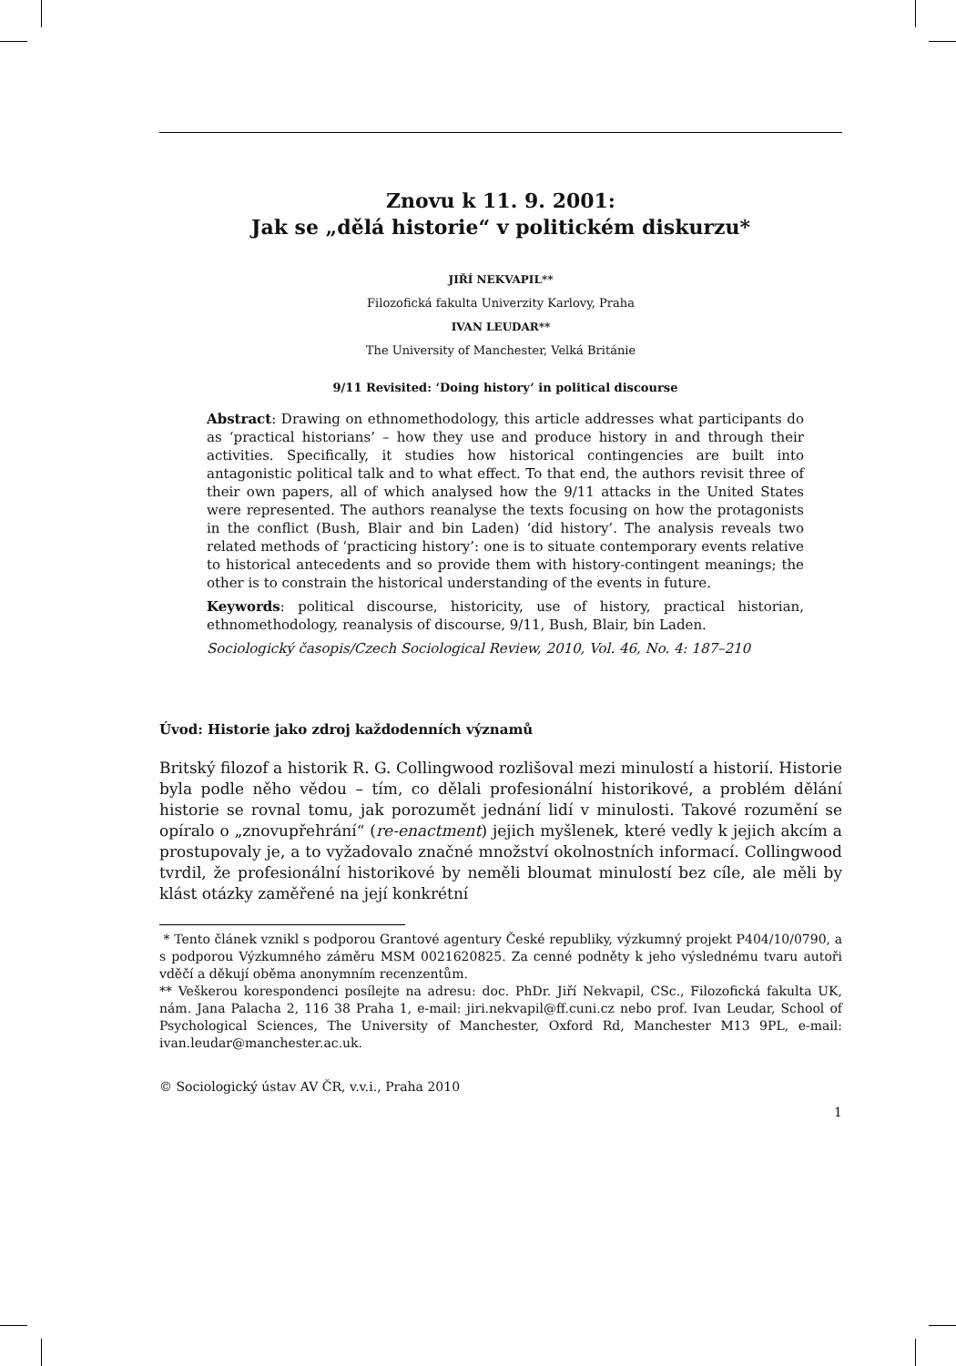Znovu k 11. 9. 2001:
Jak se „dělá historie“ v politickém diskurzu*
JIŘÍ NEKVAPIL**
Filozofická fakulta Univerzity Karlovy, Praha
IVAN LEUDAR**
The University of Manchester, Velká Británie
9/11 Revisited: ‘Doing history’ in political discourse
Abstract: Drawing on ethnomethodology, this article addresses what participants do as ‘practical historians’ – how they use and produce history in and through their activities. Specifically, it studies how historical contingencies are built into antagonistic political talk and to what effect. To that end, the authors revisit three of their own papers, all of which analysed how the 9/11 attacks in the United States were represented. The authors reanalyse the texts focusing on how the protagonists in the conflict (Bush, Blair and bin Laden) ‘did history’. The analysis reveals two related methods of ‘practicing history’: one is to situate contemporary events relative to historical antecedents and so provide them with history-contingent meanings; the other is to constrain the historical understanding of the events in future.
Keywords: political discourse, historicity, use of history, practical historian, ethnomethodology, reanalysis of discourse, 9/11, Bush, Blair, bin Laden.
Sociologický časopis/Czech Sociological Review, 2010, Vol. 46, No. 4: 187–210
Úvod: Historie jako zdroj každodenních významů
Britský filozof a historik R. G. Collingwood rozlišoval mezi minulostí a historií. Historie byla podle něho vědou – tím, co dělali profesionální historikové, a problém dělání historie se rovnal tomu, jak porozumět jednání lidí v minulosti. Takové rozumění se opíralo o „znovupřehrání“ (re-enactment) jejich myšlenek, které vedly k jejich akcím a prostupovaly je, a to vyžadovalo značné množství okolnostních informací. Collingwood tvrdil, že profesionální historikové by neměli bloumat minulostí bez cíle, ale měli by klást otázky zaměřené na její konkrétní
* Tento článek vznikl s podporou Grantové agentury České republiky, výzkumný projekt P404/10/0790, a s podporou Výzkumného záměru MSM 0021620825. Za cenné podněty k jeho výslednému tvaru autoři vděčí a děkují oběma anonymním recenzentům.
** Veškerou korespondenci posílejte na adresu: doc. PhDr. Jiří Nekvapil, CSc., Filozofická fakulta UK, nám. Jana Palacha 2, 116 38 Praha 1, e-mail: jiri.nekvapil@ff.cuni.cz nebo prof. Ivan Leudar, School of Psychological Sciences, The University of Manchester, Oxford Rd, Manchester M13 9PL, e-mail: ivan.leudar@manchester.ac.uk.
© Sociologický ústav AV ČR, v.v.i., Praha 2010
1